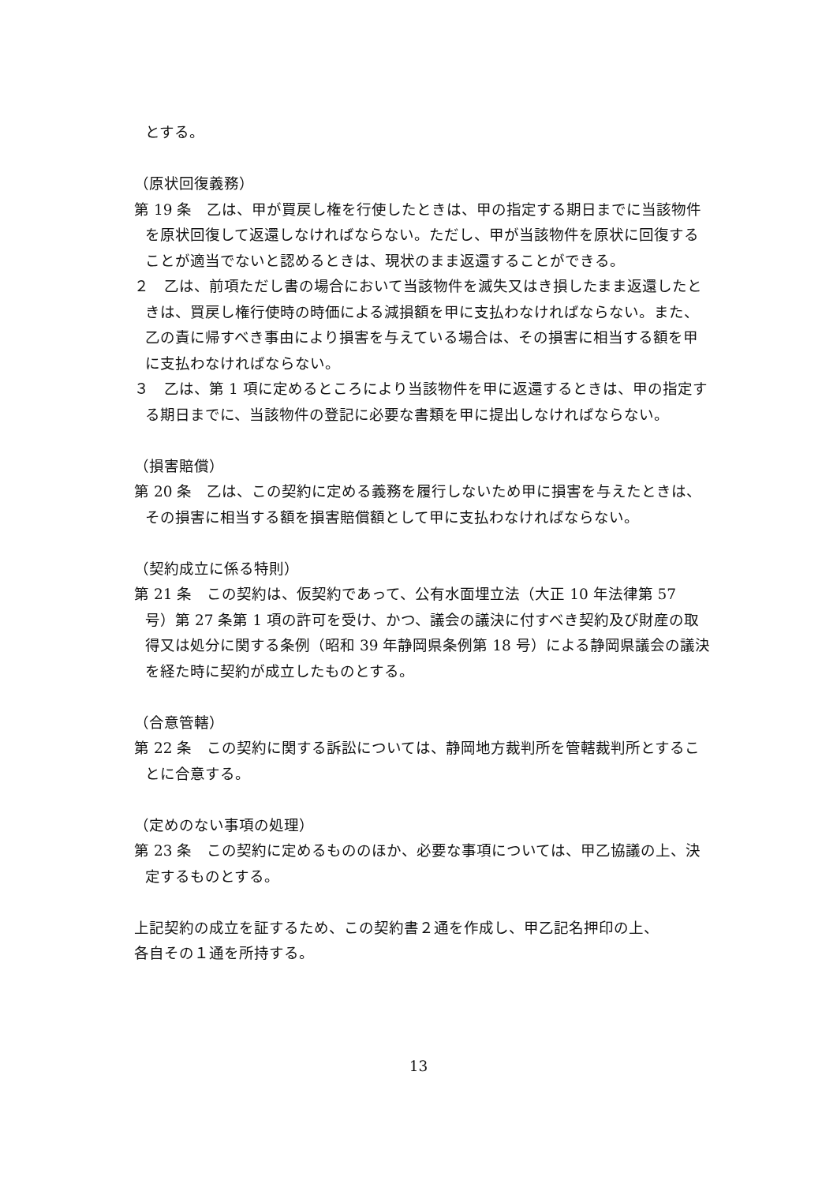とする。
（原状回復義務）
第 19 条　乙は、甲が買戻し権を行使したときは、甲の指定する期日までに当該物件を原状回復して返還しなければならない。ただし、甲が当該物件を原状に回復することが適当でないと認めるときは、現状のまま返還することができる。
２　乙は、前項ただし書の場合において当該物件を滅失又はき損したまま返還したときは、買戻し権行使時の時価による減損額を甲に支払わなければならない。また、乙の責に帰すべき事由により損害を与えている場合は、その損害に相当する額を甲に支払わなければならない。
３　乙は、第 1 項に定めるところにより当該物件を甲に返還するときは、甲の指定する期日までに、当該物件の登記に必要な書類を甲に提出しなければならない。
（損害賠償）
第 20 条　乙は、この契約に定める義務を履行しないため甲に損害を与えたときは、その損害に相当する額を損害賠償額として甲に支払わなければならない。
（契約成立に係る特則）
第 21 条　この契約は、仮契約であって、公有水面埋立法（大正 10 年法律第 57 号）第 27 条第 1 項の許可を受け、かつ、議会の議決に付すべき契約及び財産の取得又は処分に関する条例（昭和 39 年静岡県条例第 18 号）による静岡県議会の議決を経た時に契約が成立したものとする。
（合意管轄）
第 22 条　この契約に関する訴訟については、静岡地方裁判所を管轄裁判所とすることに合意する。
（定めのない事項の処理）
第 23 条　この契約に定めるもののほか、必要な事項については、甲乙協議の上、決定するものとする。
上記契約の成立を証するため、この契約書２通を作成し、甲乙記名押印の上、
各自その１通を所持する。
13